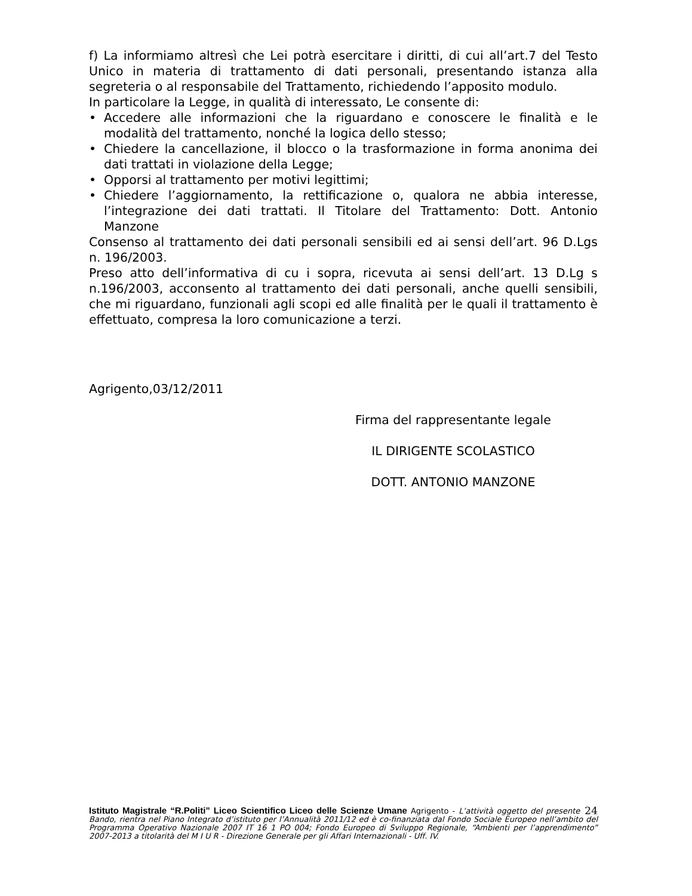f) La informiamo altresì che Lei potrà esercitare i diritti, di cui all’art.7 del Testo Unico in materia di trattamento di dati personali, presentando istanza alla segreteria o al responsabile del Trattamento, richiedendo l’apposito modulo.
In particolare la Legge, in qualità di interessato, Le consente di:
• Accedere alle informazioni che la riguardano e conoscere le finalità e le modalità del trattamento, nonché la logica dello stesso;
• Chiedere la cancellazione, il blocco o la trasformazione in forma anonima dei dati trattati in violazione della Legge;
• Opporsi al trattamento per motivi legittimi;
• Chiedere l’aggiornamento, la rettificazione o, qualora ne abbia interesse, l’integrazione dei dati trattati. Il Titolare del Trattamento: Dott. Antonio Manzone
Consenso al trattamento dei dati personali sensibili ed ai sensi dell’art. 96 D.Lgs n. 196/2003.
Preso atto dell’informativa di cu i sopra, ricevuta ai sensi dell’art. 13 D.Lg s n.196/2003, acconsento al trattamento dei dati personali, anche quelli sensibili, che mi riguardano, funzionali agli scopi ed alle finalità per le quali il trattamento è effettuato, compresa la loro comunicazione a terzi.
Agrigento,03/12/2011
Firma del rappresentante legale
IL DIRIGENTE SCOLASTICO
DOTT. ANTONIO MANZONE
24 Istituto Magistrale “R.Politi” Liceo Scientifico Liceo delle Scienze Umane Agrigento - L’attività oggetto del presente Bando, rientra nel Piano Integrato d’istituto per l’Annualità 2011/12 ed è co-finanziata dal Fondo Sociale Europeo nell’ambito del Programma Operativo Nazionale 2007 IT 16 1 PO 004; Fondo Europeo di Sviluppo Regionale, “Ambienti per l’apprendimento” 2007-2013 a titolarità del M I U R - Direzione Generale per gli Affari Internazionali - Uff. IV.